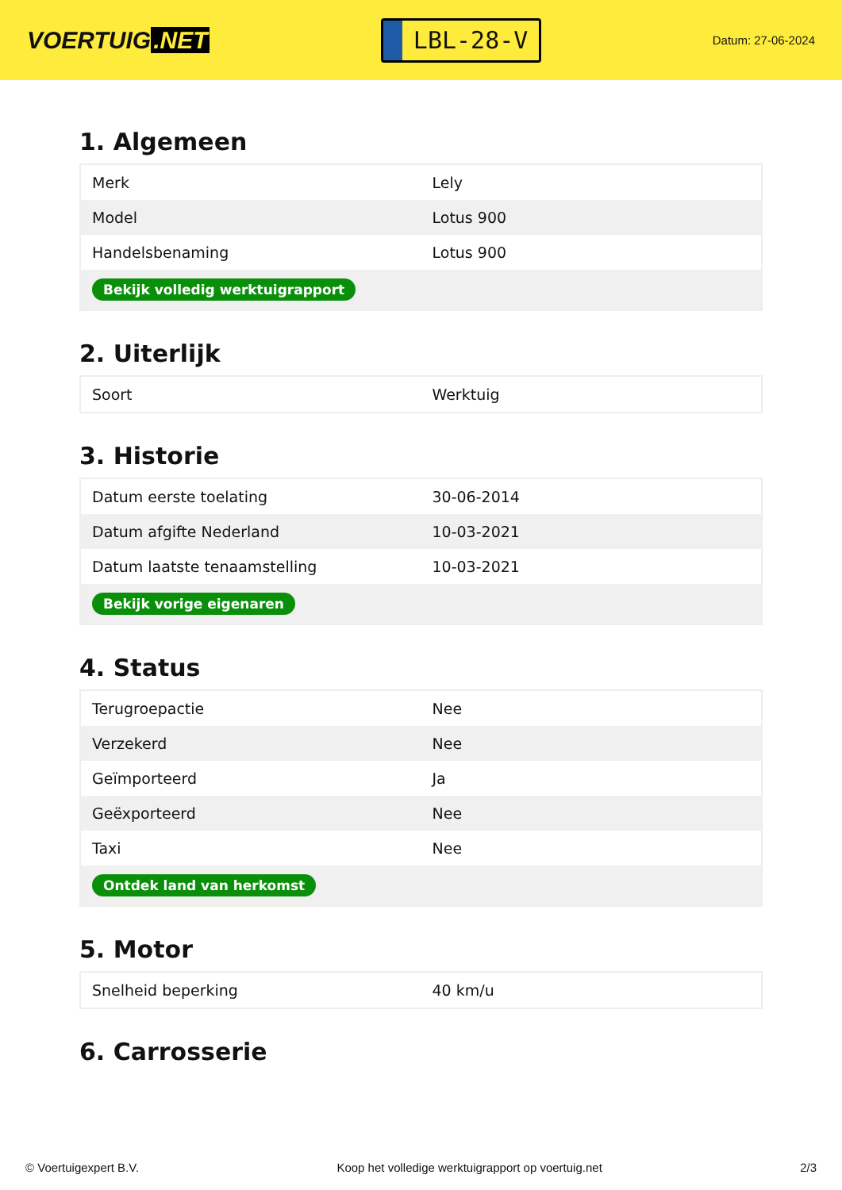VOERTUIG.NET
LBL-28-V
Datum: 27-06-2024
1. Algemeen
| Merk | Lely |
| Model | Lotus 900 |
| Handelsbenaming | Lotus 900 |
| Bekijk volledig werktuigrapport | |
2. Uiterlijk
| Soort | Werktuig |
3. Historie
| Datum eerste toelating | 30-06-2014 |
| Datum afgifte Nederland | 10-03-2021 |
| Datum laatste tenaamstelling | 10-03-2021 |
| Bekijk vorige eigenaren | |
4. Status
| Terugroepactie | Nee |
| Verzekerd | Nee |
| Geïmporteerd | Ja |
| Geëxporteerd | Nee |
| Taxi | Nee |
| Ontdek land van herkomst | |
5. Motor
| Snelheid beperking | 40 km/u |
6. Carrosserie
© Voertuigexpert B.V. Koop het volledige werktuigrapport op voertuig.net 2/3